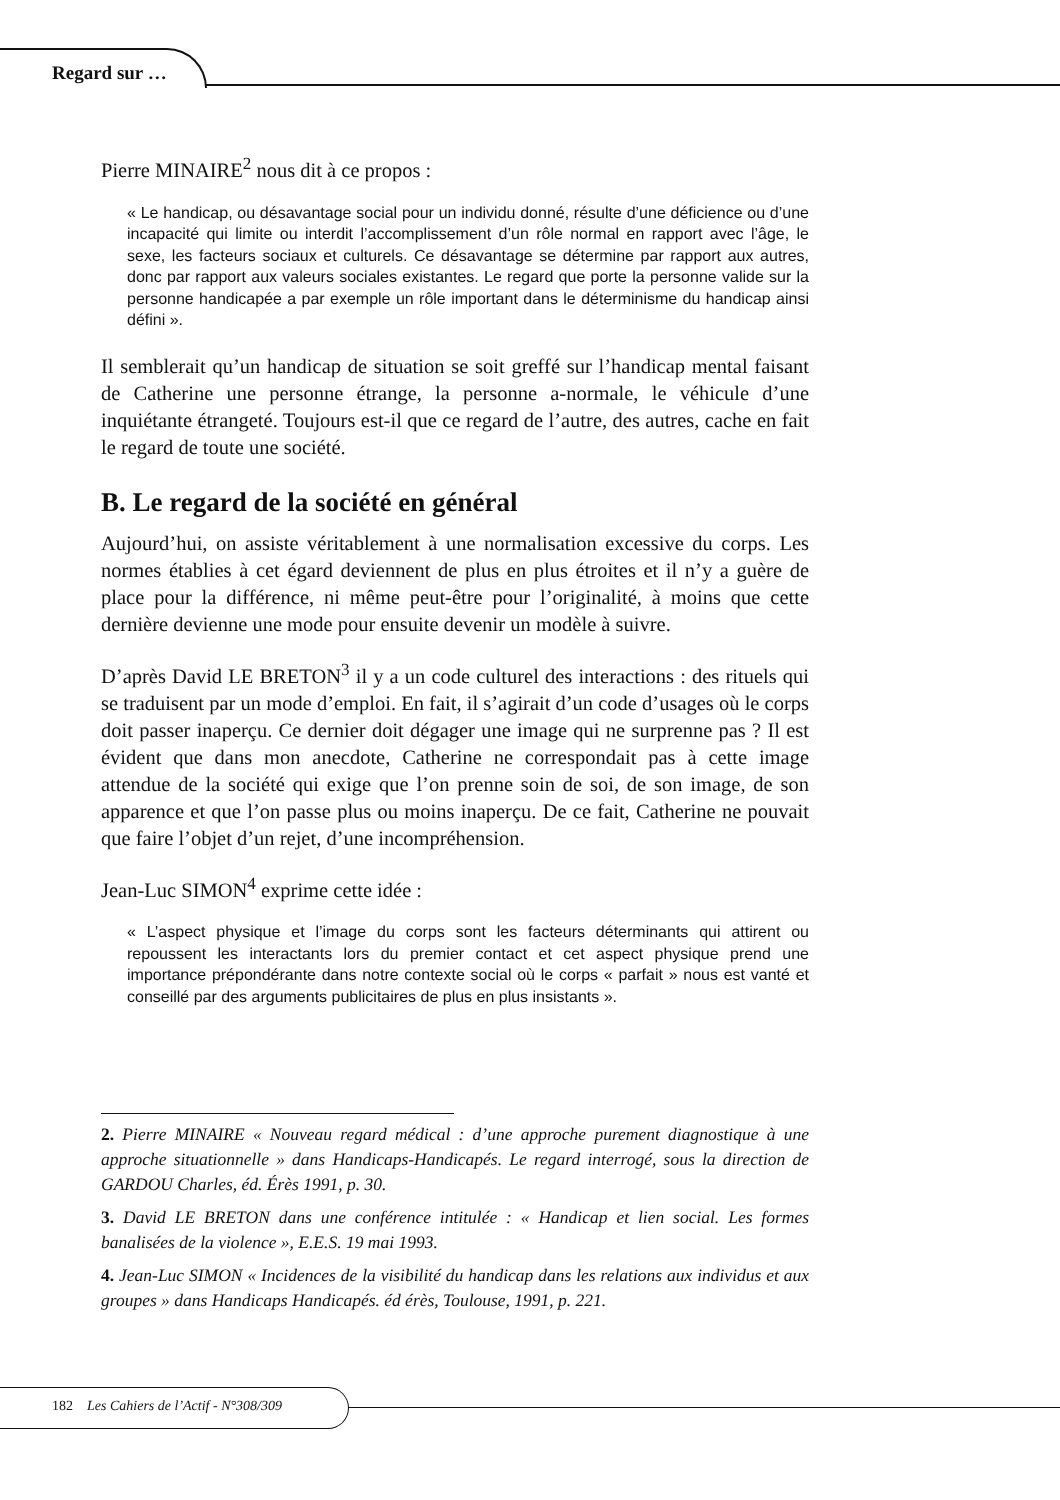Regard sur …
Pierre MINAIRE<sup>2</sup> nous dit à ce propos :
« Le handicap, ou désavantage social pour un individu donné, résulte d’une déficience ou d’une incapacité qui limite ou interdit l’accomplissement d’un rôle normal en rapport avec l’âge, le sexe, les facteurs sociaux et culturels. Ce désavantage se détermine par rapport aux autres, donc par rapport aux valeurs sociales existantes. Le regard que porte la personne valide sur la personne handicapée a par exemple un rôle important dans le déterminisme du handicap ainsi défini ».
Il semblerait qu’un handicap de situation se soit greffé sur l’handicap mental faisant de Catherine une personne étrange, la personne a-normale, le véhicule d’une inquiétante étrangeté. Toujours est-il que ce regard de l’autre, des autres, cache en fait le regard de toute une société.
B. Le regard de la société en général
Aujourd’hui, on assiste véritablement à une normalisation excessive du corps. Les normes établies à cet égard deviennent de plus en plus étroites et il n’y a guère de place pour la différence, ni même peut-être pour l’originalité, à moins que cette dernière devienne une mode pour ensuite devenir un modèle à suivre.
D’après David LE BRETON<sup>3</sup> il y a un code culturel des interactions : des rituels qui se traduisent par un mode d’emploi. En fait, il s’agirait d’un code d’usages où le corps doit passer inaperçu. Ce dernier doit dégager une image qui ne surprenne pas ? Il est évident que dans mon anecdote, Catherine ne correspondait pas à cette image attendue de la société qui exige que l’on prenne soin de soi, de son image, de son apparence et que l’on passe plus ou moins inaperçu. De ce fait, Catherine ne pouvait que faire l’objet d’un rejet, d’une incompréhension.
Jean-Luc SIMON<sup>4</sup> exprime cette idée :
« L’aspect physique et l’image du corps sont les facteurs déterminants qui attirent ou repoussent les interactants lors du premier contact et cet aspect physique prend une importance prépondérante dans notre contexte social où le corps « parfait » nous est vanté et conseillé par des arguments publicitaires de plus en plus insistants ».
2. Pierre MINAIRE « Nouveau regard médical : d’une approche purement diagnostique à une approche situationnelle » dans Handicaps-Handicapés. Le regard interrogé, sous la direction de GARDOU Charles, éd. Érès 1991, p. 30.
3. David LE BRETON dans une conférence intitulée : « Handicap et lien social. Les formes banalisées de la violence », E.E.S. 19 mai 1993.
4. Jean-Luc SIMON « Incidences de la visibilité du handicap dans les relations aux individus et aux groupes » dans Handicaps Handicapés. éd érès, Toulouse, 1991, p. 221.
182 Les Cahiers de l’Actif - N°308/309